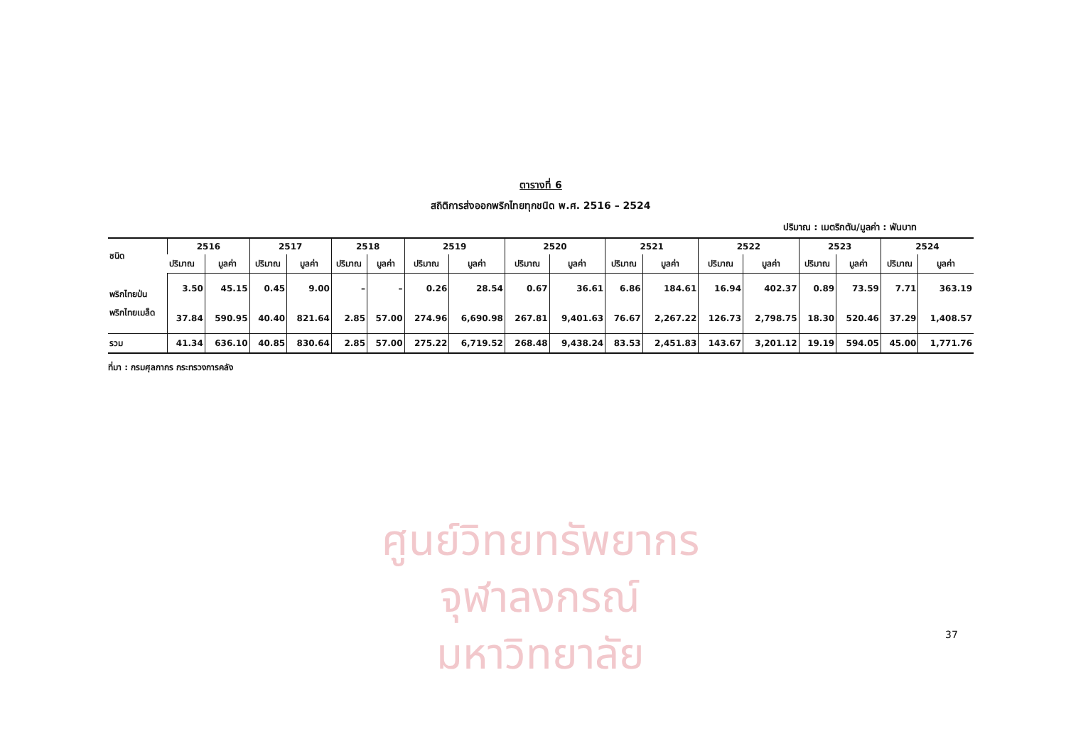ศูนย์วิทยทรัพยากร
จุฬาลงกรณ์มหาวิทยาลัย
ตารางที่ 6
สถิติการส่งออกพริกไทยทุกชนิด พ.ศ. 2516 – 2524
ปริมาณ : เมตริกตัน/มูลค่า : พันบาท
| ชนิด | 2516 | | 2517 | | 2518 | | 2519 | | 2520 | | 2521 | | 2522 | | 2523 | | 2524 | |
| --- | --- | --- | --- | --- | --- | --- | --- | --- | --- | --- | --- | --- | --- | --- | --- | --- | --- | --- |
| | ปริมาณ | มูลค่า | ปริมาณ | มูลค่า | ปริมาณ | มูลค่า | ปริมาณ | มูลค่า | ปริมาณ | มูลค่า | ปริมาณ | มูลค่า | ปริมาณ | มูลค่า | ปริมาณ | มูลค่า | ปริมาณ | มูลค่า |
| พริกไทยป่น | 3.50 | 45.15 | 0.45 | 9.00 | – | – | 0.26 | 28.54 | 0.67 | 36.61 | 6.86 | 184.61 | 16.94 | 402.37 | 0.89 | 73.59 | 7.71 | 363.19 |
| พริกไทยเมล็ด | 37.84 | 590.95 | 40.40 | 821.64 | 2.85 | 57.00 | 274.96 | 6,690.98 | 267.81 | 9,401.63 | 76.67 | 2,267.22 | 126.73 | 2,798.75 | 18.30 | 520.46 | 37.29 | 1,408.57 |
| รวม | 41.34 | 636.10 | 40.85 | 830.64 | 2.85 | 57.00 | 275.22 | 6,719.52 | 268.48 | 9,438.24 | 83.53 | 2,451.83 | 143.67 | 3,201.12 | 19.19 | 594.05 | 45.00 | 1,771.76 |
ที่มา : กรมศุลกากร กระทรวงการคลัง
37